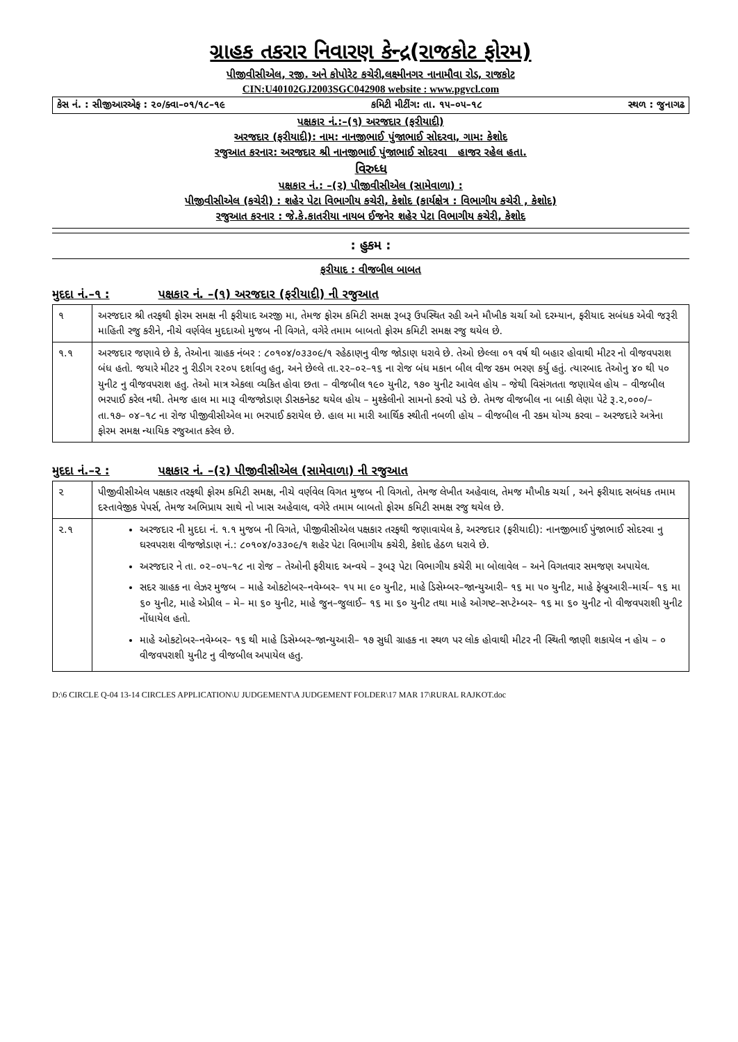ગ્રાહક તકરાર નિવારણ કેન્દ્ર(રાજકોટ ફોરમ)
પીજીવીસીએલ, રજી. અને કોપોરેટ કચેરી,લક્ષ્મીનગર નાનામૌવા રોડ, રાજકોટ
CIN:U40102GJ2003SGC042908 website : www.pgvcl.com
કેસ નં. : સીજીઆરએફ : ૨૦/ક્વા–૦૧/૧૮–૧૯ કમિટી મીટીંગ: તા. ૧૫–૦૫–૧૮ સ્થળ : જુનાગઢ
પક્ષકાર નં.:–(૧) અરજદાર (ફરીયાદી)
અરજદાર (ફરીયાદી): નામ: નાનજીભાઈ પુંજાભાઈ સોદરવા, ગામ: કેશોદ
રજુઆત કરનાર: અરજદાર શ્રી નાનજીભાઈ પુંજાભાઈ સોદરવા હાજર રહેલ હતા.
વિરુધ્ધ
પક્ષકાર નં.: –(૨) પીજીવીસીએલ (સામેવાળા) :
પીજીવીસીએલ (કચેરી) : શહેર પેટા વિભાગીય કચેરી, કેશોદ (કાર્યક્ષેત્ર : વિભાગીય કચેરી , કેશોદ)
રજુઆત કરનાર : જે.કે.કાતરીયા નાયબ ઈજનેર શહેર પેટા વિભાગીય કચેરી, કેશોદ
: હુકમ :
ફરીયાદ : વીજબીલ બાબત
મુદદા નં.–૧ : પક્ષકાર નં. –(૧) અરજદાર (ફરીયાદી) ની રજુઆત
| ૧ | અરજદાર શ્રી તરફથી ફોરમ સમક્ષ ની ફરીયાદ અરજી મા, તેમજ ફોરમ કમિટી સમક્ષ રૂબરૂ ઉપસ્થિત રહી અને મૌખીક ચર્ચા ઓ દરમ્યાન, ફરીયાદ સબંધક એવી જરૂરી માહિતી રજુ કરીને, નીચે વર્ણવેલ મુદદાઓ મુજબ ની વિગતે, વગેરે તમામ બાબતો ફોરમ કમિટી સમક્ષ રજુ થયેલ છે. |
| ૧.૧ | અરજદાર જણાવે છે કે, તેઓના ગ્રાહક નંબર : ૮૦૧૦૪/૦૩૩૦૯/૧ રહેઠાણનુ વીજ જોડાણ ધરાવે છે. તેઓ છેલ્લા ૦૧ વર્ષ થી બહાર હોવાથી મીટર નો વીજવપરાશ બંધ હતો. જયારે મીટર નુ રીડીગ ૨૨૦૫ દર્શાવતુ હતુ, અને છેલ્લે તા.૨૨–૦૨–૧૬ ના રોજ બંધ મકાન બીલ વીજ રકમ ભરણ કર્યુ હતું. ત્યારબાદ તેઓનુ ૪૦ થી ૫૦ યુનીટ નુ વીજવપરાશ હતુ. તેઓ માત્ર એકલા વ્યકિત હોવા છતા – વીજબીલ ૧૯૦ યુનીટ, ૧૭૦ યુનીટ આવેલ હોય – જેથી વિસંગતતા જણાયેલ હોય – વીજબીલ ભરપાઈ કરેલ નથી. તેમજ હાલ મા મારૂ વીજજોડાણ ડીસકનેકટ થયેલ હોય – મુશ્કેલીનો સામનો કરવો પડે છે. તેમજ વીજબીલ ના બાકી લેણા પેટે રૂ.૨,૦૦૦/– તા.૧૭– ૦૪–૧૮ ના રોજ પીજીવીસીએલ મા ભરપાઈ કરાયેલ છે. હાલ મા મારી આર્થિક સ્થીતી નબળી હોય – વીજબીલ ની રકમ યોગ્ય કરવા – અરજદારે અત્રેના ફોરમ સમક્ષ ન્યાયિક રજુઆત કરેલ છે. |
મુદદા નં.–૨ : પક્ષકાર નં. –(૨) પીજીવીસીએલ (સામેવાળા) ની રજુઆત
| ૨ | પીજીવીસીએલ પક્ષકાર તરફથી ફોરમ કમિટી સમક્ષ, નીચે વર્ણવેલ વિગત મુજબ ની વિગતો, તેમજ લેખીત અહેવાલ, તેમજ મૌખીક ચર્ચા , અને ફરીયાદ સબંધક તમામ દસ્તાવેજીક પેપર્સ, તેમજ અભિપ્રાય સાથે નો ખાસ અહેવાલ, વગેરે તમામ બાબતો ફોરમ કમિટી સમક્ષ રજુ થયેલ છે. |
| ૨.૧ | અરજદાર ની મુદદા નં. ૧.૧ મુજબ ની વિગતે, પીજીવીસીએલ પક્ષકાર તરફથી જણાવાયેલ કે, અરજદાર (ફરીયાદી): નાનજીભાઈ પુંજાભાઈ સોદરવા નુ ઘરવપરાશ વીજજોડાણ નં.: ૮૦૧૦૪/૦૩૩૦૯/૧ શહેર પેટા વિભાગીય કચેરી, કેશોદ હેઠળ ધરાવે છે. અરજદાર ને તા. ૦૨–૦૫–૧૮ ના રોજ – તેઓની ફરીયાદ અન્વયે – રૂબરૂ પેટા વિભાગીય કચેરી મા બોલાવેલ – અને વિગતવાર સમજણ અપાયેલ. સદર ગ્રાહક ના લેઝર મુજબ – માહે ઓકટોબર–નવેમ્બર– ૧૫ મા ૯૦ યુનીટ, માહે ડિસેમ્બર–જાન્યુઆરી– ૧૬ મા ૫૦ યુનીટ, માહે ફેબ્રુઆરી–માર્ચ– ૧૬ મા ૬૦ યુનીટ, માહે એપ્રીલ – મે– મા ૬૦ યુનીટ, માહે જુન–જુલાઈ– ૧૬ મા ૬૦ યુનીટ તથા માહે ઓગષ્ટ–સપ્ટેમ્બર– ૧૬ મા ૬૦ યુનીટ નો વીજવપરાશી યુનીટ નોંધાયેલ હતો. માહે ઓકટોબર–નવેમ્બર– ૧૬ થી માહે ડિસેમ્બર–જાન્યુઆરી– ૧૭ સુધી ગ્રાહક ના સ્થળ પર લોક હોવાથી મીટર ની સ્થિતી જાણી શકાયેલ ન હોય – ૦ વીજવપરાશી યુનીટ નુ વીજબીલ અપાયેલ હતુ. |
D:\6 CIRCLE Q-04 13-14 CIRCLES APPLICATION\U JUDGEMENT\A JUDGEMENT FOLDER\17 MAR 17\RURAL RAJKOT.doc